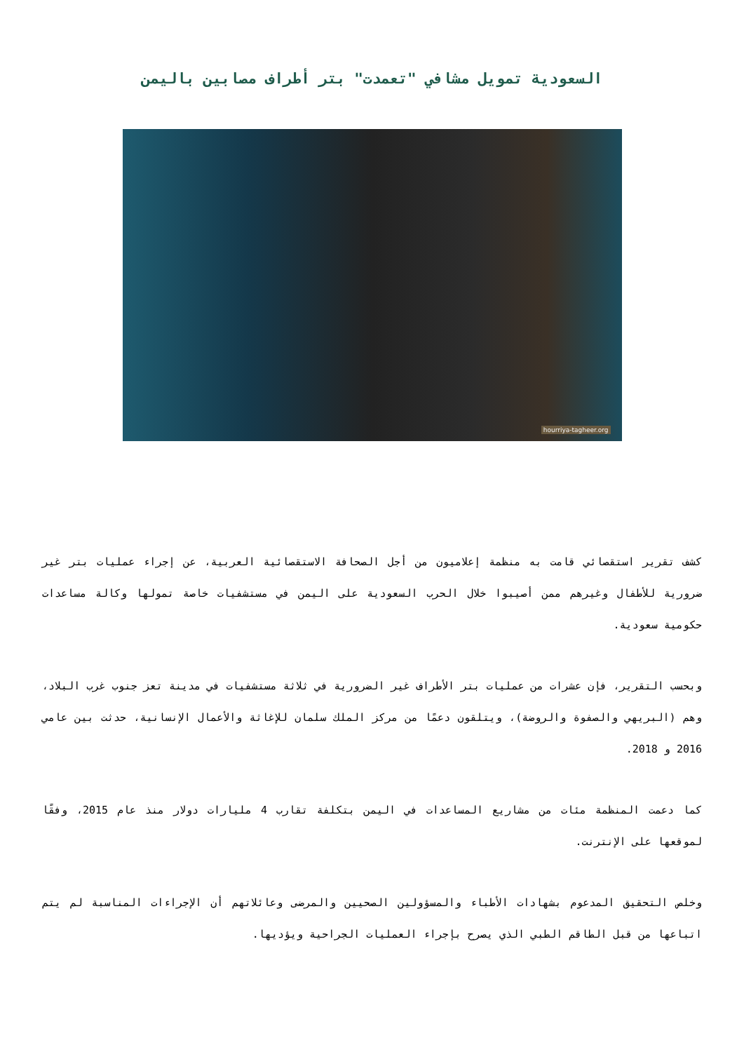السعودية تمويل مشافي "تعمدت" بتر أطراف مصابين باليمن
hourriya-tagheer.org
كشف تقرير استقصائي قامت به منظمة إعلاميون من أجل الصحافة الاستقصائية العربية، عن إجراء عمليات بتر غير ضرورية للأطفال وغيرهم ممن أصيبوا خلال الحرب السعودية على اليمن في مستشفيات خاصة تمولها وكالة مساعدات حكومية سعودية.
وبحسب التقرير، فإن عشرات من عمليات بتر الأطراف غير الضرورية في ثلاثة مستشفيات في مدينة تعز جنوب غرب البلاد، وهم (البريهي والصفوة والروضة)، ويتلقون دعمًا من مركز الملك سلمان للإغاثة والأعمال الإنسانية، حدثت بين عامي 2016 و 2018.
كما دعمت المنظمة مئات من مشاريع المساعدات في اليمن بتكلفة تقارب 4 مليارات دولار منذ عام 2015، وفقًا لموقعها على الإنترنت.
وخلص التحقيق المدعوم بشهادات الأطباء والمسؤولين الصحيين والمرضى وعائلاتهم أن الإجراءات المناسبة لم يتم اتباعها من قبل الطاقم الطبي الذي يصرح بإجراء العمليات الجراحية ويؤديها.